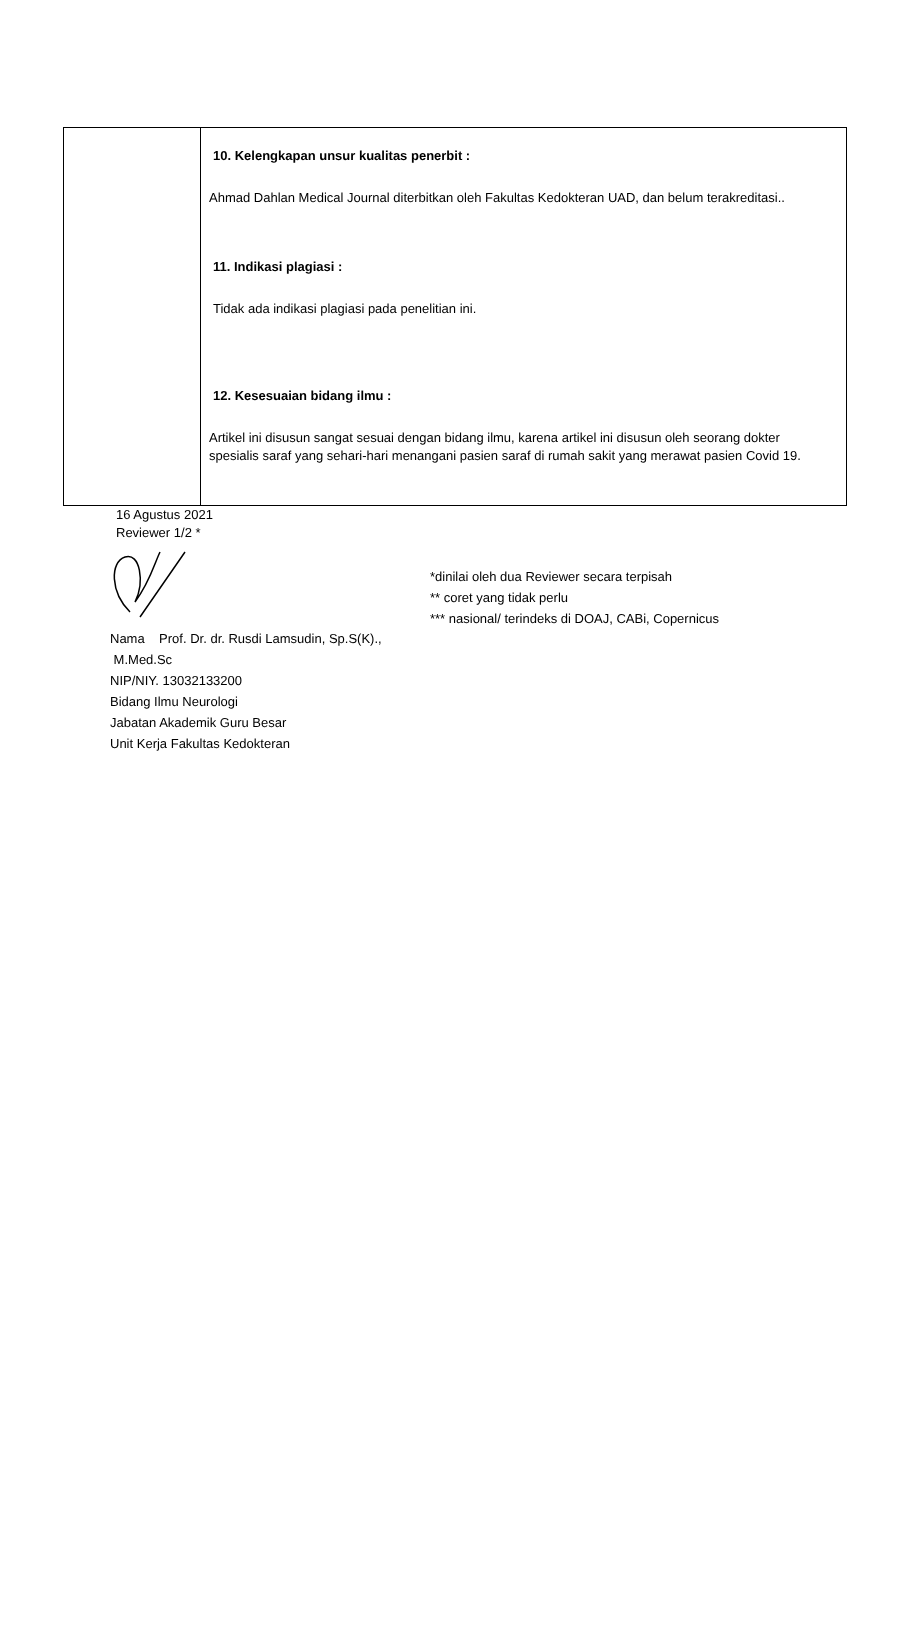| | 10. Kelengkapan unsur kualitas penerbit : Ahmad Dahlan Medical Journal diterbitkan oleh Fakultas Kedokteran UAD, dan belum terakreditasi.. 11. Indikasi plagiasi : Tidak ada indikasi plagiasi pada penelitian ini. 12. Kesesuaian bidang ilmu : Artikel ini disusun sangat sesuai dengan bidang ilmu, karena artikel ini disusun oleh seorang dokter spesialis saraf yang sehari-hari menangani pasien saraf di rumah sakit yang merawat pasien Covid 19. |
16 Agustus 2021
Reviewer 1/2 *
Nama Prof. Dr. dr. Rusdi Lamsudin, Sp.S(K).,
M.Med.Sc
NIP/NIY. 13032133200
Bidang Ilmu Neurologi
Jabatan Akademik Guru Besar
Unit Kerja Fakultas Kedokteran
*dinilai oleh dua Reviewer secara terpisah
** coret yang tidak perlu
*** nasional/ terindeks di DOAJ, CABi, Copernicus